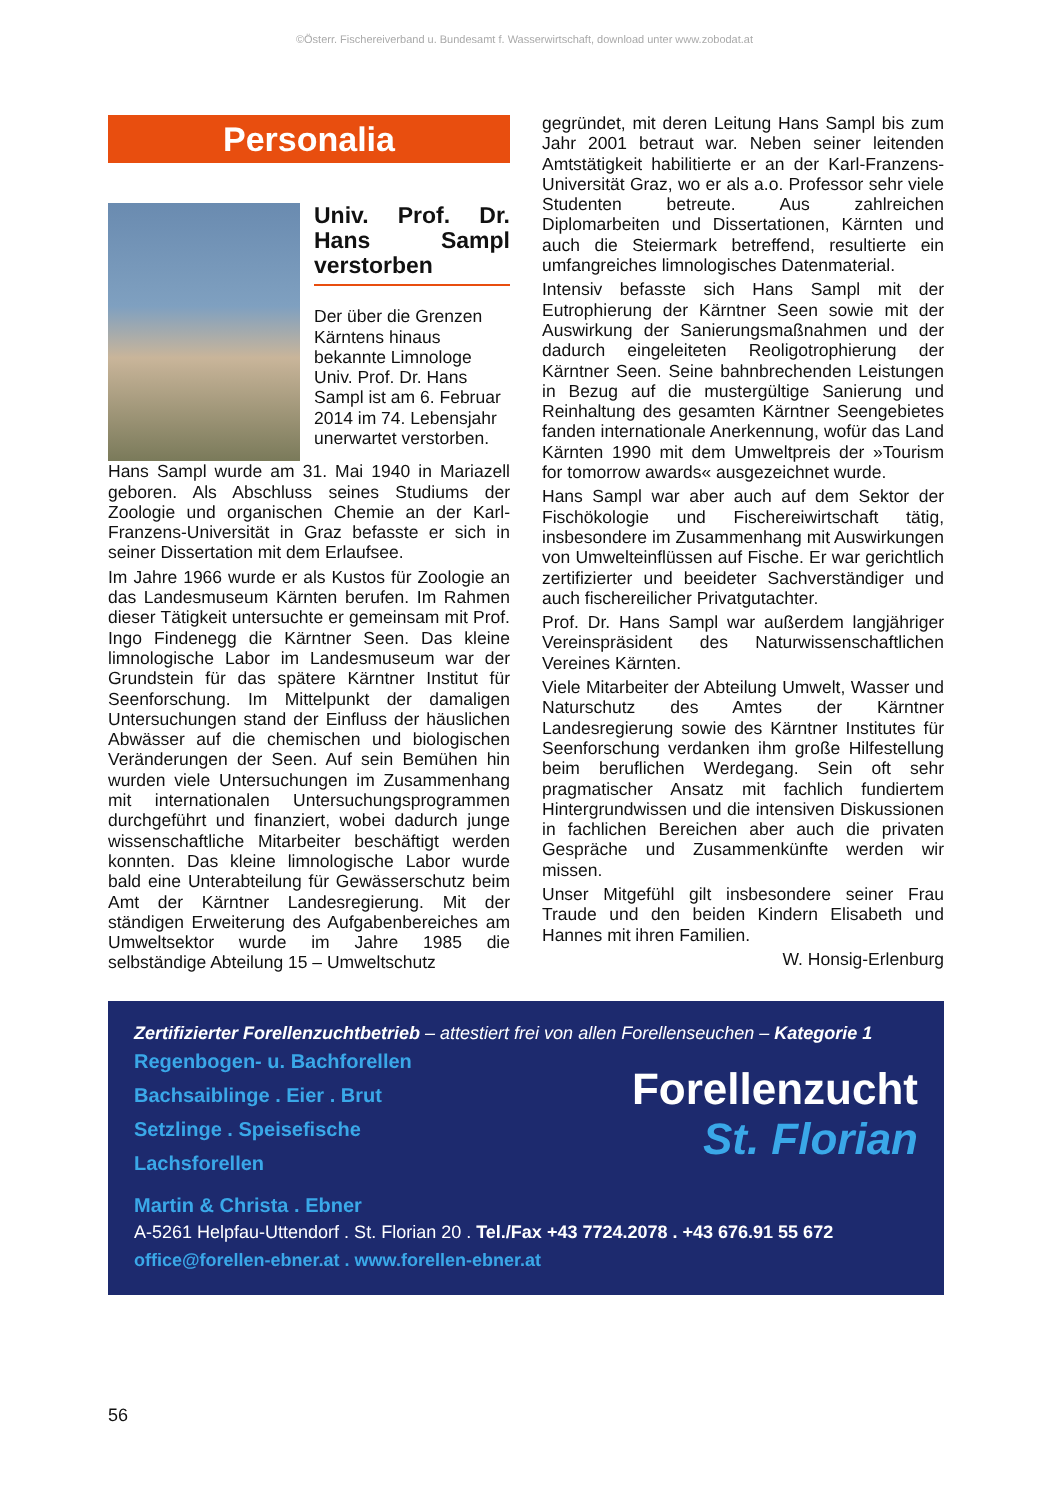©Österr. Fischereiverband u. Bundesamt f. Wasserwirtschaft, download unter www.zobodat.at
Personalia
Univ. Prof. Dr. Hans Sampl verstorben
Der über die Grenzen Kärntens hinaus bekannte Limnologe Univ. Prof. Dr. Hans Sampl ist am 6. Februar 2014 im 74. Lebensjahr unerwartet verstorben.
Hans Sampl wurde am 31. Mai 1940 in Mariazell geboren. Als Abschluss seines Studiums der Zoologie und organischen Chemie an der Karl-Franzens-Universität in Graz befasste er sich in seiner Dissertation mit dem Erlaufsee.
Im Jahre 1966 wurde er als Kustos für Zoologie an das Landesmuseum Kärnten berufen. Im Rahmen dieser Tätigkeit untersuchte er gemeinsam mit Prof. Ingo Findenegg die Kärntner Seen. Das kleine limnologische Labor im Landesmuseum war der Grundstein für das spätere Kärntner Institut für Seenforschung. Im Mittelpunkt der damaligen Untersuchungen stand der Einfluss der häuslichen Abwässer auf die chemischen und biologischen Veränderungen der Seen. Auf sein Bemühen hin wurden viele Untersuchungen im Zusammenhang mit internationalen Untersuchungsprogrammen durchgeführt und finanziert, wobei dadurch junge wissenschaftliche Mitarbeiter beschäftigt werden konnten. Das kleine limnologische Labor wurde bald eine Unterabteilung für Gewässerschutz beim Amt der Kärntner Landesregierung. Mit der ständigen Erweiterung des Aufgabenbereiches am Umweltsektor wurde im Jahre 1985 die selbständige Abteilung 15 – Umweltschutz
gegründet, mit deren Leitung Hans Sampl bis zum Jahr 2001 betraut war. Neben seiner leitenden Amtstätigkeit habilitierte er an der Karl-Franzens-Universität Graz, wo er als a.o. Professor sehr viele Studenten betreute. Aus zahlreichen Diplomarbeiten und Dissertationen, Kärnten und auch die Steiermark betreffend, resultierte ein umfangreiches limnologisches Datenmaterial.
Intensiv befasste sich Hans Sampl mit der Eutrophierung der Kärntner Seen sowie mit der Auswirkung der Sanierungsmaßnahmen und der dadurch eingeleiteten Reoligotrophierung der Kärntner Seen. Seine bahnbrechenden Leistungen in Bezug auf die mustergültige Sanierung und Reinhaltung des gesamten Kärntner Seengebietes fanden internationale Anerkennung, wofür das Land Kärnten 1990 mit dem Umweltpreis der »Tourism for tomorrow awards« ausgezeichnet wurde.
Hans Sampl war aber auch auf dem Sektor der Fischökologie und Fischereiwirtschaft tätig, insbesondere im Zusammenhang mit Auswirkungen von Umwelteinflüssen auf Fische. Er war gerichtlich zertifizierter und beeideter Sachverständiger und auch fischereilicher Privatgutachter.
Prof. Dr. Hans Sampl war außerdem langjähriger Vereinspräsident des Naturwissenschaftlichen Vereines Kärnten.
Viele Mitarbeiter der Abteilung Umwelt, Wasser und Naturschutz des Amtes der Kärntner Landesregierung sowie des Kärntner Institutes für Seenforschung verdanken ihm große Hilfestellung beim beruflichen Werdegang. Sein oft sehr pragmatischer Ansatz mit fachlich fundiertem Hintergrundwissen und die intensiven Diskussionen in fachlichen Bereichen aber auch die privaten Gespräche und Zusammenkünfte werden wir missen.
Unser Mitgefühl gilt insbesondere seiner Frau Traude und den beiden Kindern Elisabeth und Hannes mit ihren Familien.
W. Honsig-Erlenburg
Zertifizierter Forellenzuchtbetrieb – attestiert frei von allen Forellenseuchen – Kategorie 1
Forellenzucht
St. Florian
Regenbogen- u. Bachforellen
Bachsaiblinge . Eier . Brut
Setzlinge . Speisefische
Lachsforellen
Martin & Christa . Ebner
A-5261 Helpfau-Uttendorf . St. Florian 20 . Tel./Fax +43 7724.2078 . +43 676.91 55 672
office@forellen-ebner.at . www.forellen-ebner.at
56